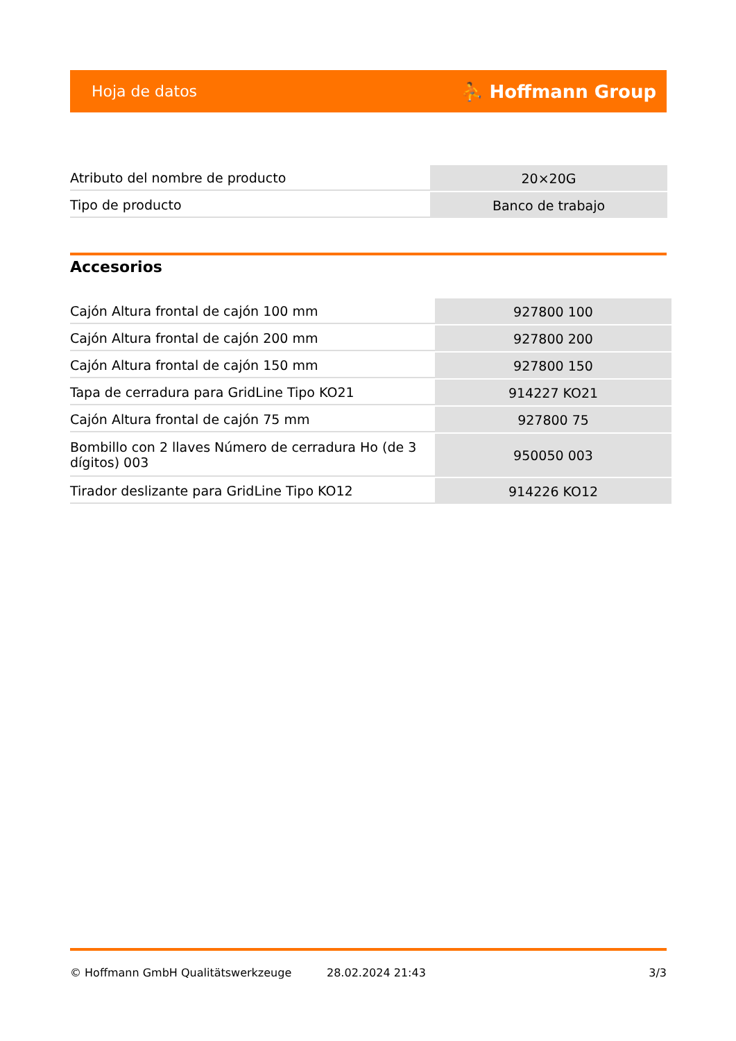Hoja de datos ⛹ Hoffmann Group
| Atributo del nombre de producto | 20×20G |
| Tipo de producto | Banco de trabajo |
Accesorios
| Cajón Altura frontal de cajón 100 mm | 927800 100 |
| Cajón Altura frontal de cajón 200 mm | 927800 200 |
| Cajón Altura frontal de cajón 150 mm | 927800 150 |
| Tapa de cerradura para GridLine Tipo KO21 | 914227 KO21 |
| Cajón Altura frontal de cajón 75 mm | 927800 75 |
| Bombillo con 2 llaves Número de cerradura Ho (de 3 dígitos) 003 | 950050 003 |
| Tirador deslizante para GridLine Tipo KO12 | 914226 KO12 |
© Hoffmann GmbH Qualitätswerkzeuge 28.02.2024 21:43 3/3